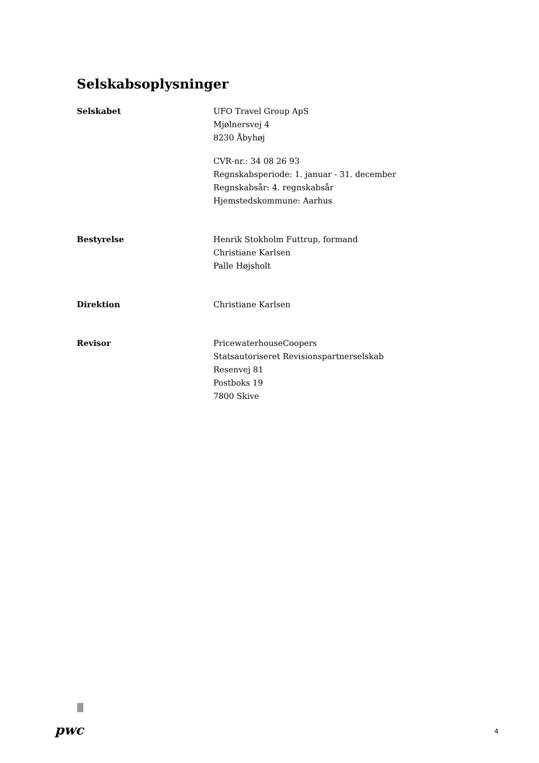Selskabsoplysninger
Selskabet UFO Travel Group ApS
Mjølnersvej 4
8230 Åbyhøj
CVR-nr.: 34 08 26 93
Regnskabsperiode: 1. januar - 31. december
Regnskabsår: 4. regnskabsår
Hjemstedskommune: Aarhus
Bestyrelse Henrik Stokholm Futtrup, formand
Christiane Karlsen
Palle Højsholt
Direktion Christiane Karlsen
Revisor PricewaterhouseCoopers
Statsautoriseret Revisionspartnerselskab
Resenvej 81
Postboks 19
7800 Skive
pwc 4